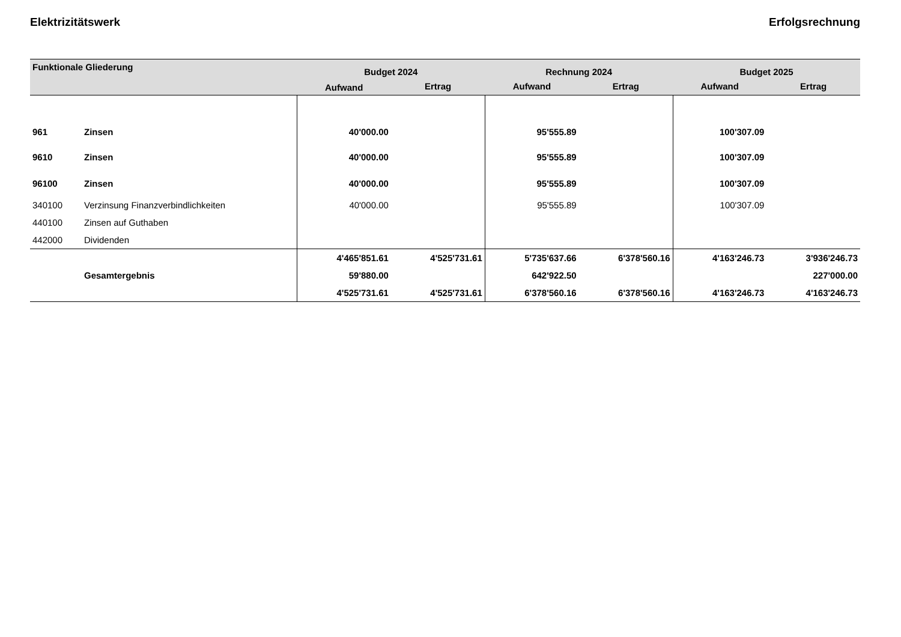Elektrizitätswerk Erfolgsrechnung
| Funktionale Gliederung | | Budget 2024 | | Rechnung 2024 | | Budget 2025 | |
| --- | --- | --- | --- | --- | --- | --- | --- |
| | | Aufwand | Ertrag | Aufwand | Ertrag | Aufwand | Ertrag |
| 961 | Zinsen | 40'000.00 | | 95'555.89 | | 100'307.09 | |
| 9610 | Zinsen | 40'000.00 | | 95'555.89 | | 100'307.09 | |
| 96100 | Zinsen | 40'000.00 | | 95'555.89 | | 100'307.09 | |
| 340100 | Verzinsung Finanzverbindlichkeiten | 40'000.00 | | 95'555.89 | | 100'307.09 | |
| 440100 | Zinsen auf Guthaben | | | | | | |
| 442000 | Dividenden | | | | | | |
| | | 4'465'851.61 | 4'525'731.61 | 5'735'637.66 | 6'378'560.16 | 4'163'246.73 | 3'936'246.73 |
| | Gesamtergebnis | 59'880.00 | | 642'922.50 | | | 227'000.00 |
| | | 4'525'731.61 | 4'525'731.61 | 6'378'560.16 | 6'378'560.16 | 4'163'246.73 | 4'163'246.73 |